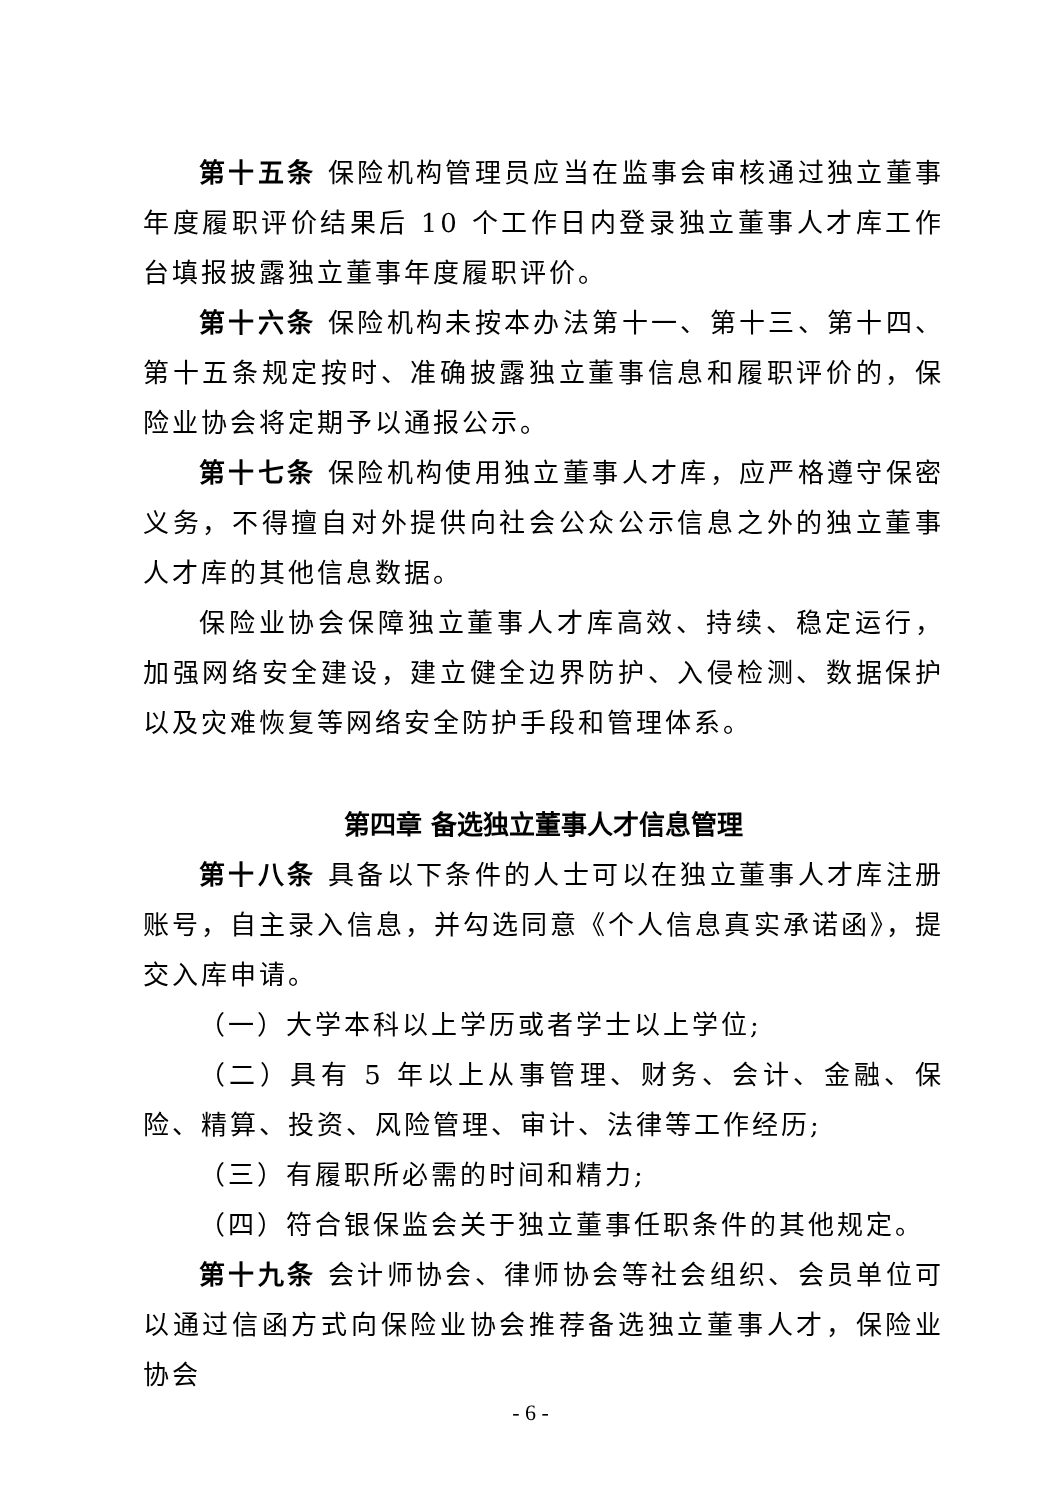第十五条 保险机构管理员应当在监事会审核通过独立董事年度履职评价结果后 10 个工作日内登录独立董事人才库工作台填报披露独立董事年度履职评价。
第十六条 保险机构未按本办法第十一、第十三、第十四、第十五条规定按时、准确披露独立董事信息和履职评价的，保险业协会将定期予以通报公示。
第十七条 保险机构使用独立董事人才库，应严格遵守保密义务，不得擅自对外提供向社会公众公示信息之外的独立董事人才库的其他信息数据。
保险业协会保障独立董事人才库高效、持续、稳定运行，加强网络安全建设，建立健全边界防护、入侵检测、数据保护以及灾难恢复等网络安全防护手段和管理体系。
第四章 备选独立董事人才信息管理
第十八条 具备以下条件的人士可以在独立董事人才库注册账号，自主录入信息，并勾选同意《个人信息真实承诺函》，提交入库申请。
（一）大学本科以上学历或者学士以上学位;
（二）具有 5 年以上从事管理、财务、会计、金融、保险、精算、投资、风险管理、审计、法律等工作经历;
（三）有履职所必需的时间和精力;
（四）符合银保监会关于独立董事任职条件的其他规定。
第十九条 会计师协会、律师协会等社会组织、会员单位可以通过信函方式向保险业协会推荐备选独立董事人才，保险业协会
- 6 -